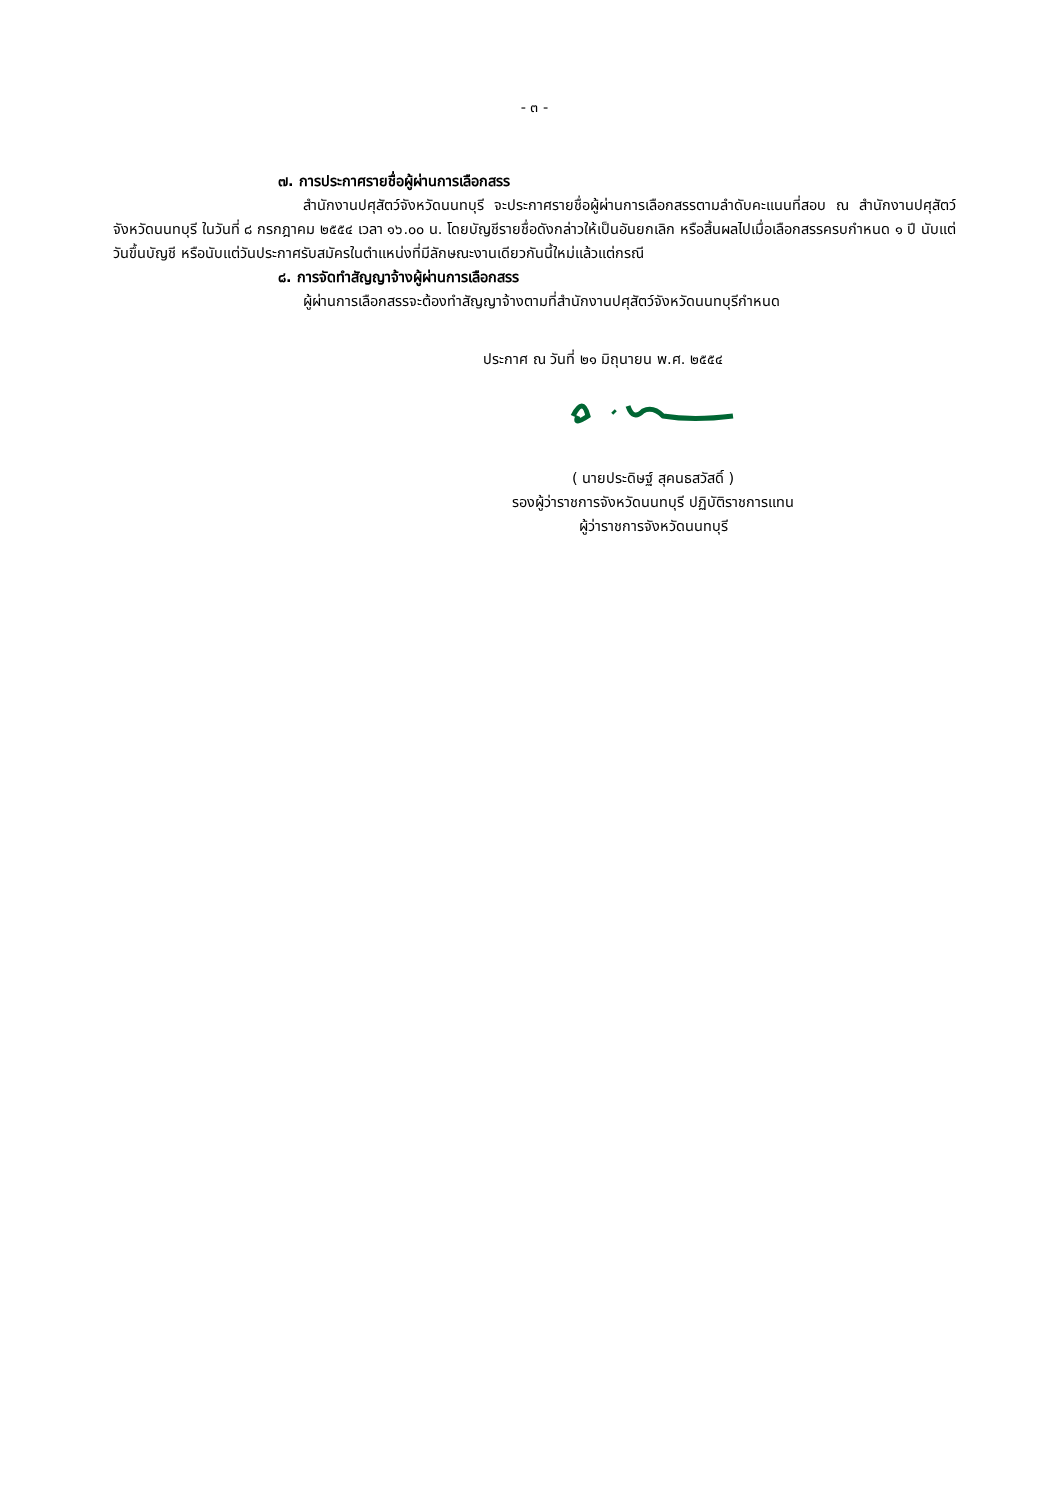- ๓ -
๗. การประกาศรายชื่อผู้ผ่านการเลือกสรร
สำนักงานปศุสัตว์จังหวัดนนทบุรี จะประกาศรายชื่อผู้ผ่านการเลือกสรรตามลำดับคะแนนที่สอบ ณ สำนักงานปศุสัตว์จังหวัดนนทบุรี ในวันที่ ๘ กรกฎาคม ๒๕๕๔ เวลา ๑๖.๐๐ น. โดยบัญชีรายชื่อดังกล่าวให้เป็นอันยกเลิก หรือสิ้นผลไปเมื่อเลือกสรรครบกำหนด ๑ ปี นับแต่วันขึ้นบัญชี หรือนับแต่วันประกาศรับสมัครในตำแหน่งที่มีลักษณะงานเดียวกันนี้ใหม่แล้วแต่กรณี
๘. การจัดทำสัญญาจ้างผู้ผ่านการเลือกสรร
ผู้ผ่านการเลือกสรรจะต้องทำสัญญาจ้างตามที่สำนักงานปศุสัตว์จังหวัดนนทบุรีกำหนด
ประกาศ ณ วันที่ ๒๑ มิถุนายน พ.ศ. ๒๕๕๔
( นายประดิษฐ์ สุคนธสวัสดิ์ )
รองผู้ว่าราชการจังหวัดนนทบุรี ปฏิบัติราชการแทน
ผู้ว่าราชการจังหวัดนนทบุรี